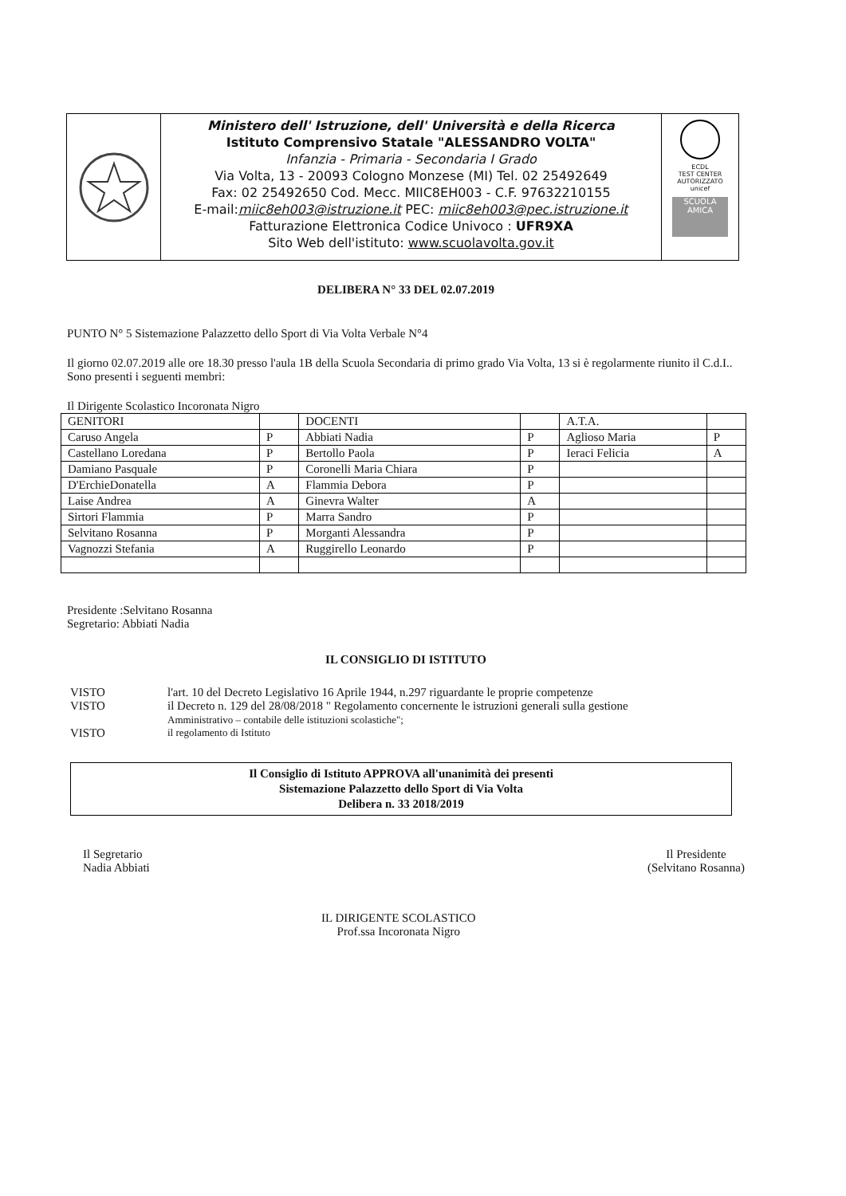Ministero dell' Istruzione, dell' Università e della Ricerca
Istituto Comprensivo Statale "ALESSANDRO VOLTA"
Infanzia - Primaria - Secondaria I Grado
Via Volta, 13 - 20093 Cologno Monzese (MI) Tel. 02 25492649
Fax: 02 25492650 Cod. Mecc. MIIC8EH003 - C.F. 97632210155
E-mail:miic8eh003@istruzione.it PEC: miic8eh003@pec.istruzione.it
Fatturazione Elettronica Codice Univoco : UFR9XA
Sito Web dell'istituto: www.scuolavolta.gov.it
ECDL
TEST CENTER AUTORIZZATO
unicef
SCUOLA AMICA
DELIBERA N° 33 DEL 02.07.2019
PUNTO N° 5 Sistemazione Palazzetto dello Sport di Via Volta Verbale N°4
Il giorno 02.07.2019 alle ore 18.30 presso l'aula 1B della Scuola Secondaria di primo grado Via Volta, 13 si è regolarmente riunito il C.d.I..
Sono presenti i seguenti membri:
Il Dirigente Scolastico Incoronata Nigro
| GENITORI | | DOCENTI | | A.T.A. | |
| Caruso Angela | P | Abbiati Nadia | P | Aglioso Maria | P |
| Castellano Loredana | P | Bertollo Paola | P | Ieraci Felicia | A |
| Damiano Pasquale | P | Coronelli Maria Chiara | P | | |
| D'ErchieDonatella | A | Flammia Debora | P | | |
| Laise Andrea | A | Ginevra Walter | A | | |
| Sirtori Flammia | P | Marra Sandro | P | | |
| Selvitano Rosanna | P | Morganti Alessandra | P | | |
| Vagnozzi Stefania | A | Ruggirello Leonardo | P | | |
Presidente :Selvitano Rosanna
Segretario: Abbiati Nadia
IL CONSIGLIO DI ISTITUTO
| VISTO | l'art. 10 del Decreto Legislativo 16 Aprile 1944, n.297 riguardante le proprie competenze |
| VISTO | il Decreto n. 129 del 28/08/2018 " Regolamento concernente le istruzioni generali sulla gestione Amministrativo – contabile delle istituzioni scolastiche"; |
| VISTO | il regolamento di Istituto |
Il Consiglio di Istituto APPROVA all'unanimità dei presenti
Sistemazione Palazzetto dello Sport di Via Volta
Delibera n. 33 2018/2019
Il Segretario
Nadia Abbiati
IL DIRIGENTE SCOLASTICO
Prof.ssa Incoronata Nigro
Il Presidente
(Selvitano Rosanna)